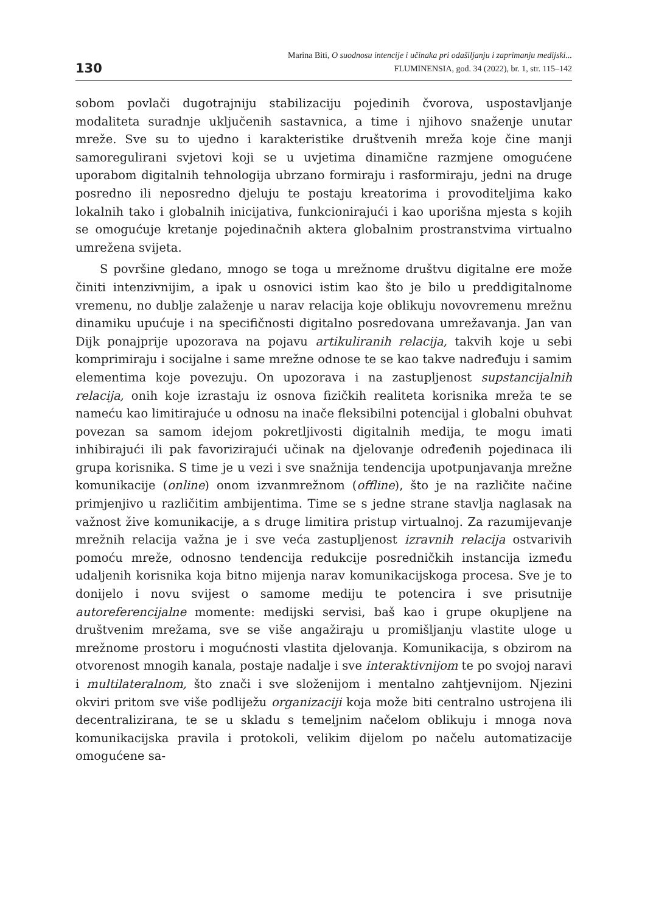130
Marina Biti, O suodnosu intencije i učinaka pri odašiljanju i zaprimanju medijski...
FLUMINENSIA, god. 34 (2022), br. 1, str. 115–142
sobom povlači dugotrajniju stabilizaciju pojedinih čvorova, uspostavljanje modaliteta suradnje uključenih sastavnica, a time i njihovo snaženje unutar mreže. Sve su to ujedno i karakteristike društvenih mreža koje čine manji samoregulirani svjetovi koji se u uvjetima dinamične razmjene omogućene uporabom digitalnih tehnologija ubrzano formiraju i rasformiraju, jedni na druge posredno ili neposredno djeluju te postaju kreatorima i provoditeljima kako lokalnih tako i globalnih inicijativa, funkcionirajući i kao uporišna mjesta s kojih se omogućuje kretanje pojedinačnih aktera globalnim prostranstvima virtualno umrežena svijeta.
S površine gledano, mnogo se toga u mrežnome društvu digitalne ere može činiti intenzivnijim, a ipak u osnovici istim kao što je bilo u preddigitalnome vremenu, no dublje zalaženje u narav relacija koje oblikuju novovremenu mrežnu dinamiku upućuje i na specifičnosti digitalno posredovana umrežavanja. Jan van Dijk ponajprije upozorava na pojavu artikuliranih relacija, takvih koje u sebi komprimiraju i socijalne i same mrežne odnose te se kao takve nadređuju i samim elementima koje povezuju. On upozorava i na zastupljenost supstancijalnih relacija, onih koje izrastaju iz osnova fizičkih realiteta korisnika mreža te se nameću kao limitirajuće u odnosu na inače fleksibilni potencijal i globalni obuhvat povezan sa samom idejom pokretljivosti digitalnih medija, te mogu imati inhibirajući ili pak favorizirajući učinak na djelovanje određenih pojedinaca ili grupa korisnika. S time je u vezi i sve snažnija tendencija upotpunjavanja mrežne komunikacije (online) onom izvanmrežnom (offline), što je na različite načine primjenjivo u različitim ambijentima. Time se s jedne strane stavlja naglasak na važnost žive komunikacije, a s druge limitira pristup virtualnoj. Za razumijevanje mrežnih relacija važna je i sve veća zastupljenost izravnih relacija ostvarivih pomoću mreže, odnosno tendencija redukcije posredničkih instancija između udaljenih korisnika koja bitno mijenja narav komunikacijskoga procesa. Sve je to donijelo i novu svijest o samome mediju te potencira i sve prisutnije autoreferencijalne momente: medijski servisi, baš kao i grupe okupljene na društvenim mrežama, sve se više angažiraju u promišljanju vlastite uloge u mrežnome prostoru i mogućnosti vlastita djelovanja. Komunikacija, s obzirom na otvorenost mnogih kanala, postaje nadalje i sve interaktivnijom te po svojoj naravi i multilateralnom, što znači i sve složenijom i mentalno zahtjevnijom. Njezini okviri pritom sve više podliježu organizaciji koja može biti centralno ustrojena ili decentralizirana, te se u skladu s temeljnim načelom oblikuju i mnoga nova komunikacijska pravila i protokoli, velikim dijelom po načelu automatizacije omogućene sa-